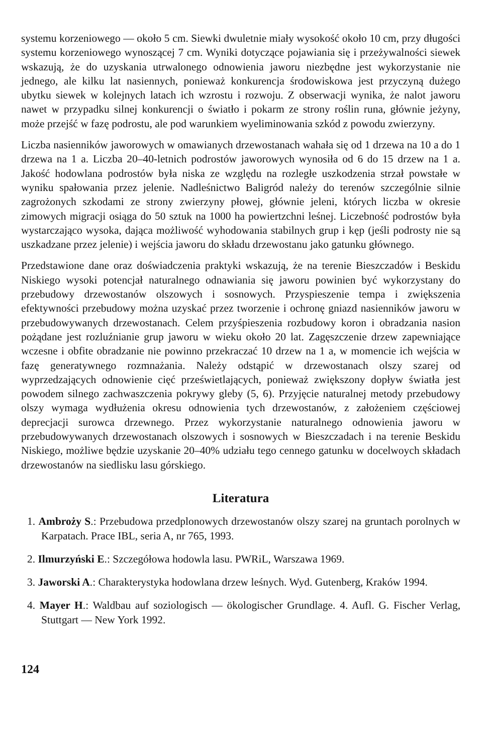systemu korzeniowego — około 5 cm. Siewki dwuletnie miały wysokość około 10 cm, przy długości systemu korzeniowego wynoszącej 7 cm. Wyniki dotyczące pojawiania się i przeżywalności siewek wskazują, że do uzyskania utrwalonego odnowienia jaworu niezbędne jest wykorzystanie nie jednego, ale kilku lat nasiennych, ponieważ konkurencja środowiskowa jest przyczyną dużego ubytku siewek w kolejnych latach ich wzrostu i rozwoju. Z obserwacji wynika, że nalot jaworu nawet w przypadku silnej konkurencji o światło i pokarm ze strony roślin runa, głównie jeżyny, może przejść w fazę podrostu, ale pod warunkiem wyeliminowania szkód z powodu zwierzyny.
Liczba nasienników jaworowych w omawianych drzewostanach wahała się od 1 drzewa na 10 a do 1 drzewa na 1 a. Liczba 20–40-letnich podrostów jaworowych wynosiła od 6 do 15 drzew na 1 a. Jakość hodowlana podrostów była niska ze względu na rozległe uszkodzenia strzał powstałe w wyniku spałowania przez jelenie. Nadleśnictwo Baligród należy do terenów szczególnie silnie zagrożonych szkodami ze strony zwierzyny płowej, głównie jeleni, których liczba w okresie zimowych migracji osiąga do 50 sztuk na 1000 ha powiertzchni leśnej. Liczebność podrostów była wystarczająco wysoka, dająca możliwość wyhodowania stabilnych grup i kęp (jeśli podrosty nie są uszkadzane przez jelenie) i wejścia jaworu do składu drzewostanu jako gatunku głównego.
Przedstawione dane oraz doświadczenia praktyki wskazują, że na terenie Bieszczadów i Beskidu Niskiego wysoki potencjał naturalnego odnawiania się jaworu powinien być wykorzystany do przebudowy drzewostanów olszowych i sosnowych. Przyspieszenie tempa i zwiększenia efektywności przebudowy można uzyskać przez tworzenie i ochronę gniazd nasienników jaworu w przebudowywanych drzewostanach. Celem przyśpieszenia rozbudowy koron i obradzania nasion pożądane jest rozluźnianie grup jaworu w wieku około 20 lat. Zagęszczenie drzew zapewniające wczesne i obfite obradzanie nie powinno przekraczać 10 drzew na 1 a, w momencie ich wejścia w fazę generatywnego rozmnażania. Należy odstąpić w drzewostanach olszy szarej od wyprzedzających odnowienie cięć prześwietlających, ponieważ zwiększony dopływ światła jest powodem silnego zachwaszczenia pokrywy gleby (5, 6). Przyjęcie naturalnej metody przebudowy olszy wymaga wydłużenia okresu odnowienia tych drzewostanów, z założeniem częściowej deprecjacji surowca drzewnego. Przez wykorzystanie naturalnego odnowienia jaworu w przebudowywanych drzewostanach olszowych i sosnowych w Bieszczadach i na terenie Beskidu Niskiego, możliwe będzie uzyskanie 20–40% udziału tego cennego gatunku w docelwoych składach drzewostanów na siedlisku lasu górskiego.
Literatura
1. Ambroży S.: Przebudowa przedplonowych drzewostanów olszy szarej na gruntach porolnych w Karpatach. Prace IBL, seria A, nr 765, 1993.
2. Ilmurzyński E.: Szczegółowa hodowla lasu. PWRiL, Warszawa 1969.
3. Jaworski A.: Charakterystyka hodowlana drzew leśnych. Wyd. Gutenberg, Kraków 1994.
4. Mayer H.: Waldbau auf soziologisch — ökologischer Grundlage. 4. Aufl. G. Fischer Verlag, Stuttgart — New York 1992.
124